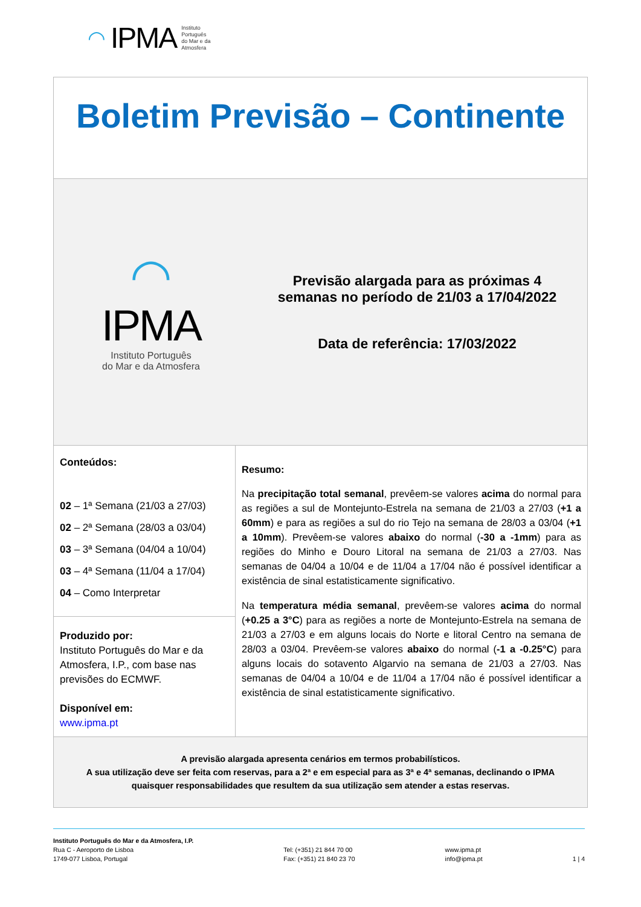◠ IPMA Instituto
Português
do Mar e da
Atmosfera
| Boletim Previsão – Continente | |
| ◠ IPMA Instituto Português do Mar e da Atmosfera Previsão alargada para as próximas 4 semanas no período de 21/03 a 17/04/2022 Data de referência: 17/03/2022 | |
| Conteúdos: 02 – 1ª Semana (21/03 a 27/03) 02 – 2ª Semana (28/03 a 03/04) 03 – 3ª Semana (04/04 a 10/04) 03 – 4ª Semana (11/04 a 17/04) 04 – Como Interpretar Produzido por: Instituto Português do Mar e da Atmosfera, I.P., com base nas previsões do ECMWF. Disponível em: www.ipma.pt | Resumo: Na precipitação total semanal , prevêem-se valores acima do normal para as regiões a sul de Montejunto-Estrela na semana de 21/03 a 27/03 ( +1 a 60mm ) e para as regiões a sul do rio Tejo na semana de 28/03 a 03/04 ( +1 a 10mm ). Prevêem-se valores abaixo do normal ( -30 a -1mm ) para as regiões do Minho e Douro Litoral na semana de 21/03 a 27/03. Nas semanas de 04/04 a 10/04 e de 11/04 a 17/04 não é possível identificar a existência de sinal estatisticamente significativo. Na temperatura média semanal , prevêem-se valores acima do normal ( +0.25 a 3°C ) para as regiões a norte de Montejunto-Estrela na semana de 21/03 a 27/03 e em alguns locais do Norte e litoral Centro na semana de 28/03 a 03/04. Prevêem-se valores abaixo do normal ( -1 a -0.25°C ) para alguns locais do sotavento Algarvio na semana de 21/03 a 27/03. Nas semanas de 04/04 a 10/04 e de 11/04 a 17/04 não é possível identificar a existência de sinal estatisticamente significativo. |
| A previsão alargada apresenta cenários em termos probabilísticos. A sua utilização deve ser feita com reservas, para a 2ª e em especial para as 3ª e 4ª semanas, declinando o IPMA quaisquer responsabilidades que resultem da sua utilização sem atender a estas reservas. | |
Instituto Português do Mar e da Atmosfera, I.P.
Rua C - Aeroporto de Lisboa
1749-077 Lisboa, Portugal
Tel: (+351) 21 844 70 00
Fax: (+351) 21 840 23 70
www.ipma.pt
info@ipma.pt
1 | 4